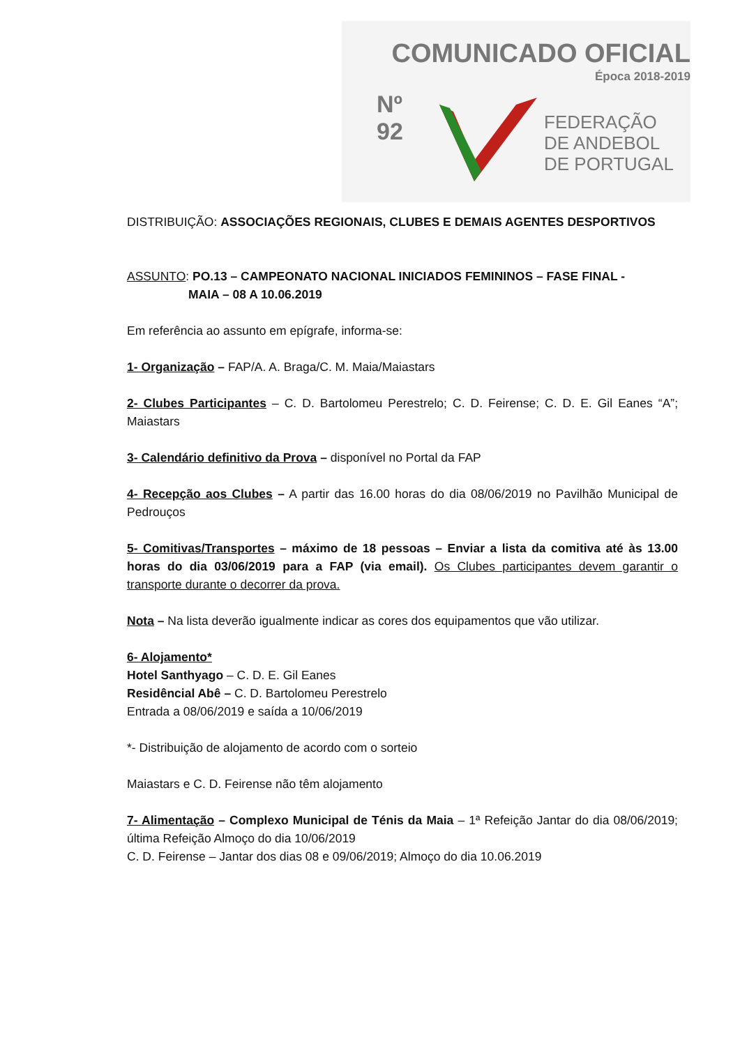COMUNICADO OFICIAL
Época 2018-2019
Nº
92
FEDERAÇÃO
DE ANDEBOL
DE PORTUGAL
DISTRIBUIÇÃO: ASSOCIAÇÕES REGIONAIS, CLUBES E DEMAIS AGENTES DESPORTIVOS
ASSUNTO: PO.13 – CAMPEONATO NACIONAL INICIADOS FEMININOS – FASE FINAL -
MAIA – 08 A 10.06.2019
Em referência ao assunto em epígrafe, informa-se:
1- Organização – FAP/A. A. Braga/C. M. Maia/Maiastars
2- Clubes Participantes – C. D. Bartolomeu Perestrelo; C. D. Feirense; C. D. E. Gil Eanes “A”; Maiastars
3- Calendário definitivo da Prova – disponível no Portal da FAP
4- Recepção aos Clubes – A partir das 16.00 horas do dia 08/06/2019 no Pavilhão Municipal de Pedrouços
5- Comitivas/Transportes – máximo de 18 pessoas – Enviar a lista da comitiva até às 13.00 horas do dia 03/06/2019 para a FAP (via email). Os Clubes participantes devem garantir o transporte durante o decorrer da prova.
Nota – Na lista deverão igualmente indicar as cores dos equipamentos que vão utilizar.
6- Alojamento*
Hotel Santhyago – C. D. E. Gil Eanes
Residêncial Abê – C. D. Bartolomeu Perestrelo
Entrada a 08/06/2019 e saída a 10/06/2019
*- Distribuição de alojamento de acordo com o sorteio
Maiastars e C. D. Feirense não têm alojamento
7- Alimentação – Complexo Municipal de Ténis da Maia – 1ª Refeição Jantar do dia 08/06/2019; última Refeição Almoço do dia 10/06/2019
C. D. Feirense – Jantar dos dias 08 e 09/06/2019; Almoço do dia 10.06.2019